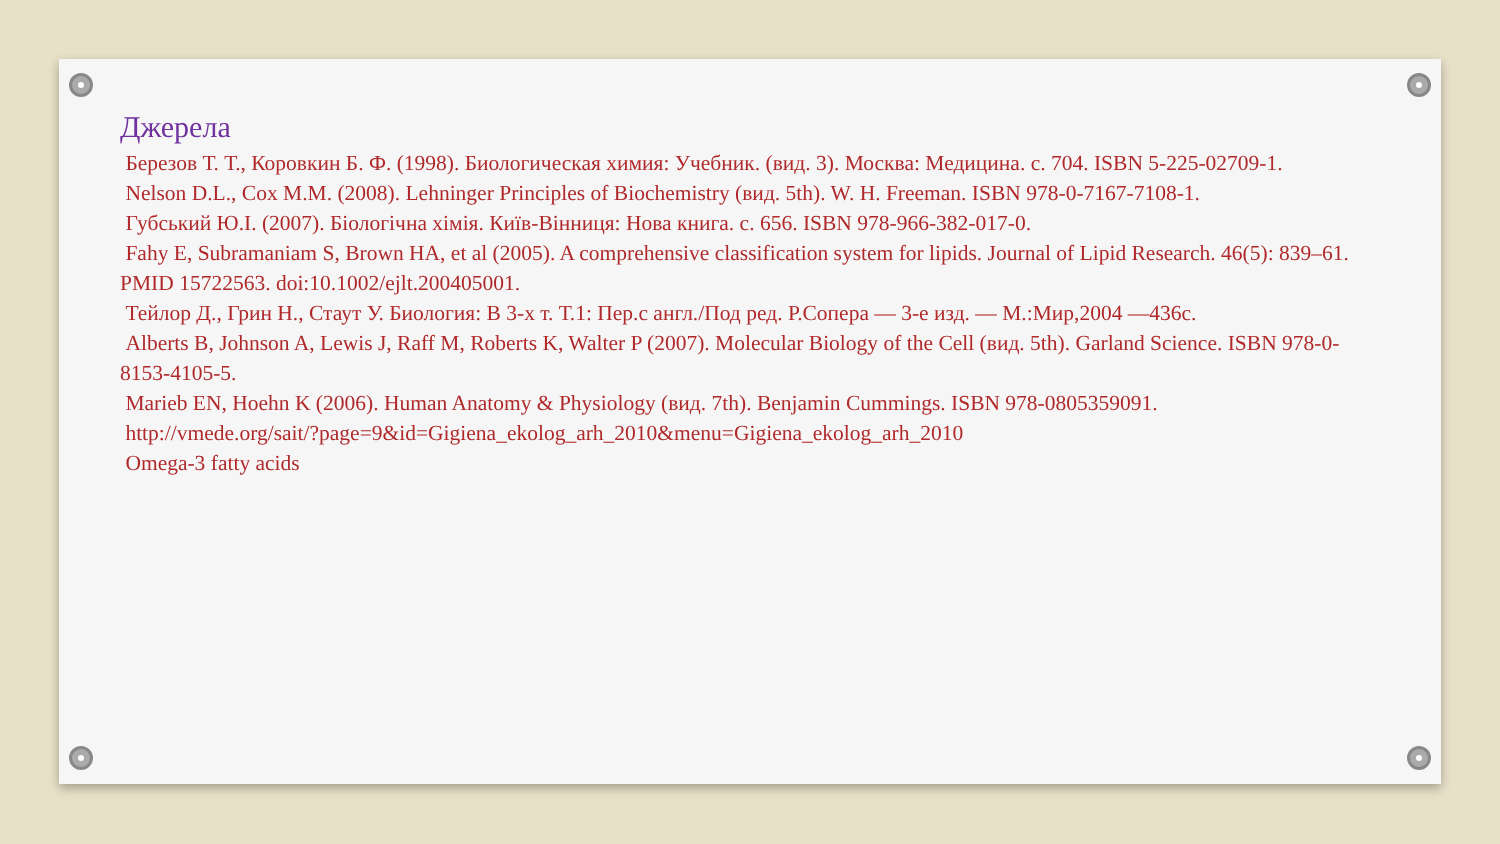Джерела
Березов Т. Т., Коровкин Б. Ф. (1998). Биологическая химия: Учебник. (вид. 3). Москва: Медицина. с. 704. ISBN 5-225-02709-1.
Nelson D.L., Cox M.M. (2008). Lehninger Principles of Biochemistry (вид. 5th). W. H. Freeman. ISBN 978-0-7167-7108-1.
Губський Ю.І. (2007). Біологічна хімія. Київ-Вінниця: Нова книга. с. 656. ISBN 978-966-382-017-0.
Fahy E, Subramaniam S, Brown HA, et al (2005). A comprehensive classification system for lipids. Journal of Lipid Research. 46(5): 839–61. PMID 15722563. doi:10.1002/ejlt.200405001.
Тейлор Д., Грин Н., Стаут У. Биология: В 3-х т. Т.1: Пер.с англ./Под ред. Р.Сопера — 3-е изд. — М.:Мир,2004 —436с.
Alberts B, Johnson A, Lewis J, Raff M, Roberts K, Walter P (2007). Molecular Biology of the Cell (вид. 5th). Garland Science. ISBN 978-0-8153-4105-5.
Marieb EN, Hoehn K (2006). Human Anatomy & Physiology (вид. 7th). Benjamin Cummings. ISBN 978-0805359091.
http://vmede.org/sait/?page=9&id=Gigiena_ekolog_arh_2010&menu=Gigiena_ekolog_arh_2010
Omega-3 fatty acids